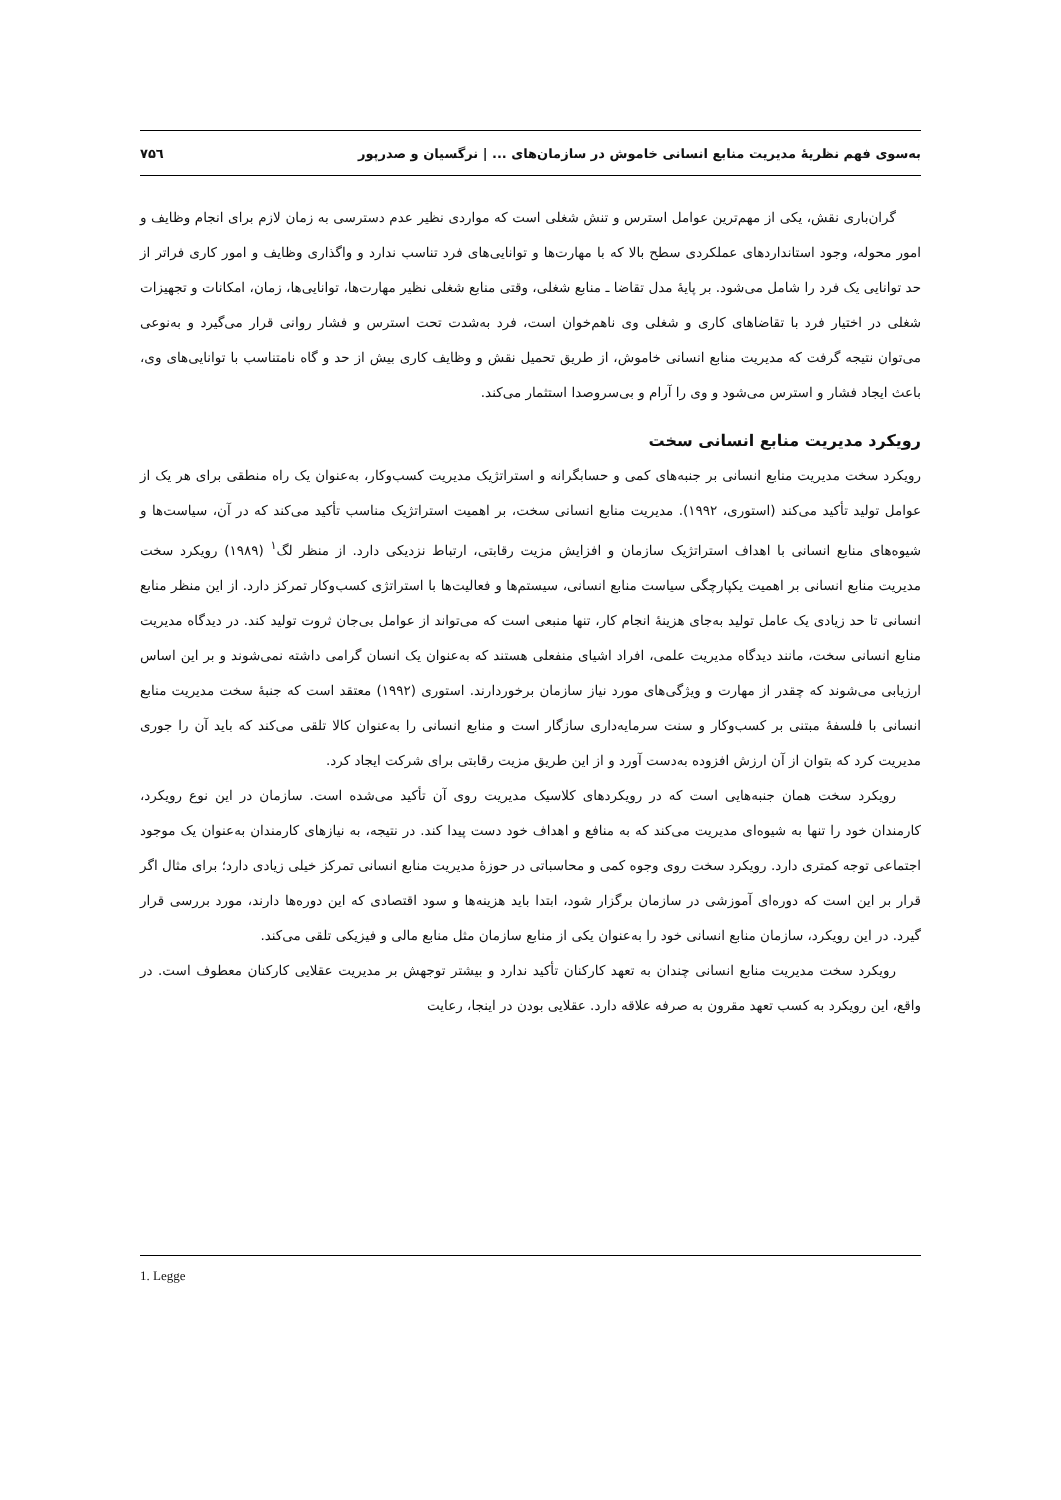به‌سوی فهم نظریهٔ مدیریت منابع انسانی خاموش در سازمان‌های ... | نرگسیان و صدرپور ۷۵٦
گران‌باری نقش، یکی از مهم‌ترین عوامل استرس و تنش شغلی است که مواردی نظیر عدم دسترسی به زمان لازم برای انجام وظایف و امور محوله، وجود استانداردهای عملکردی سطح بالا که با مهارت‌ها و توانایی‌های فرد تناسب ندارد و واگذاری وظایف و امور کاری فراتر از حد توانایی یک فرد را شامل می‌شود. بر پایهٔ مدل تقاضا ـ منابع شغلی، وقتی منابع شغلی نظیر مهارت‌ها، توانایی‌ها، زمان، امکانات و تجهیزات شغلی در اختیار فرد با تقاضاهای کاری و شغلی وی ناهم‌خوان است، فرد به‌شدت تحت استرس و فشار روانی قرار می‌گیرد و به‌نوعی می‌توان نتیجه گرفت که مدیریت منابع انسانی خاموش، از طریق تحمیل نقش و وظایف کاری بیش از حد و گاه نامتناسب با توانایی‌های وی، باعث ایجاد فشار و استرس می‌شود و وی را آرام و بی‌سروصدا استثمار می‌کند.
رویکرد مدیریت منابع انسانی سخت
رویکرد سخت مدیریت منابع انسانی بر جنبه‌های کمی و حسابگرانه و استراتژیک مدیریت کسب‌وکار، به‌عنوان یک راه منطقی برای هر یک از عوامل تولید تأکید می‌کند (استوری، ۱۹۹۲). مدیریت منابع انسانی سخت، بر اهمیت استراتژیک مناسب تأکید می‌کند که در آن، سیاست‌ها و شیوه‌های منابع انسانی با اهداف استراتژیک سازمان و افزایش مزیت رقابتی، ارتباط نزدیکی دارد. از منظر لگ<sup>۱</sup> (۱۹۸۹) رویکرد سخت مدیریت منابع انسانی بر اهمیت یکپارچگی سیاست منابع انسانی، سیستم‌ها و فعالیت‌ها با استراتژی کسب‌وکار تمرکز دارد. از این منظر منابع انسانی تا حد زیادی یک عامل تولید به‌جای هزینهٔ انجام کار، تنها منبعی است که می‌تواند از عوامل بی‌جان ثروت تولید کند. در دیدگاه مدیریت منابع انسانی سخت، مانند دیدگاه مدیریت علمی، افراد اشیای منفعلی هستند که به‌عنوان یک انسان گرامی داشته نمی‌شوند و بر این اساس ارزیابی می‌شوند که چقدر از مهارت و ویژگی‌های مورد نیاز سازمان برخوردارند. استوری (۱۹۹۲) معتقد است که جنبهٔ سخت مدیریت منابع انسانی با فلسفهٔ مبتنی بر کسب‌وکار و سنت سرمایه‌داری سازگار است و منابع انسانی را به‌عنوان کالا تلقی می‌کند که باید آن را جوری مدیریت کرد که بتوان از آن ارزش افزوده به‌دست آورد و از این طریق مزیت رقابتی برای شرکت ایجاد کرد.
رویکرد سخت همان جنبه‌هایی است که در رویکردهای کلاسیک مدیریت روی آن تأکید می‌شده است. سازمان در این نوع رویکرد، کارمندان خود را تنها به شیوه‌ای مدیریت می‌کند که به منافع و اهداف خود دست پیدا کند. در نتیجه، به نیازهای کارمندان به‌عنوان یک موجود اجتماعی توجه کمتری دارد. رویکرد سخت روی وجوه کمی و محاسباتی در حوزهٔ مدیریت منابع انسانی تمرکز خیلی زیادی دارد؛ برای مثال اگر قرار بر این است که دوره‌ای آموزشی در سازمان برگزار شود، ابتدا باید هزینه‌ها و سود اقتصادی که این دوره‌ها دارند، مورد بررسی قرار گیرد. در این رویکرد، سازمان منابع انسانی خود را به‌عنوان یکی از منابع سازمان مثل منابع مالی و فیزیکی تلقی می‌کند.
رویکرد سخت مدیریت منابع انسانی چندان به تعهد کارکنان تأکید ندارد و بیشتر توجهش بر مدیریت عقلایی کارکنان معطوف است. در واقع، این رویکرد به کسب تعهد مقرون به صرفه علاقه دارد. عقلایی بودن در اینجا، رعایت
1. Legge